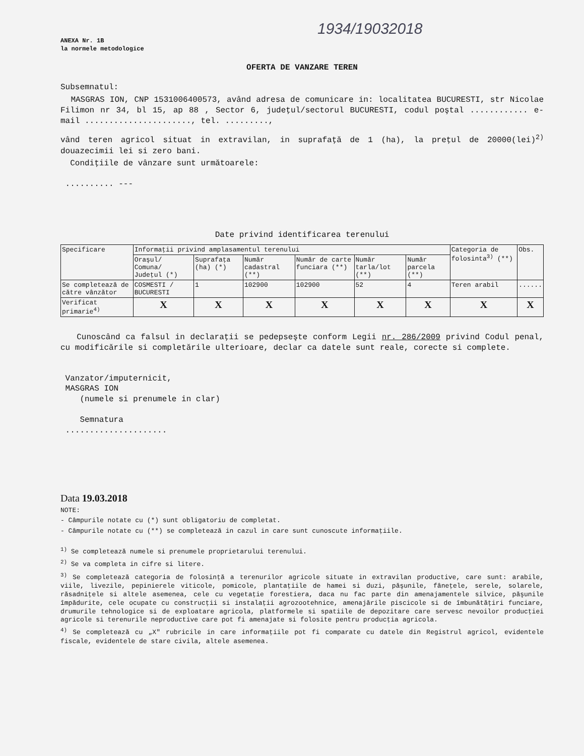1934/19032018
ANEXA Nr. 1B
la normele metodologice
OFERTA DE VANZARE TEREN
Subsemnatul:
MASGRAS ION, CNP 1531006400573, având adresa de comunicare in: localitatea BUCURESTI, str Nicolae Filimon nr 34, bl 15, ap 88 , Sector 6, judeţul/sectorul BUCURESTI, codul poştal ............ e-mail ......................, tel. .........,
vând teren agricol situat in extravilan, in suprafaţă de 1 (ha), la preţul de 20000(lei)<sup>2)</sup> douazecimii lei si zero bani.
Condiţiile de vânzare sunt următoarele:
.......... ---
Date privind identificarea terenului
| Specificare | Informaţii privind amplasamentul terenului | | | | | | Categoria de folosinta<sup>3)</sup> (**) | Obs. |
| --- | --- | --- | --- | --- | --- | --- | --- | --- |
| | Oraşul/ Comuna/ Judeţul (*) | Suprafaţa (ha) (*) | Număr cadastral (**) | Număr de carte funciara (**) | Număr tarla/lot (**) | Număr parcela (**) | | |
| Se completează de către vânzător | COSMESTI / BUCURESTI | 1 | 102900 | 102900 | 52 | 4 | Teren arabil | ...... |
| Verificat primarie<sup>4)</sup> | X | X | X | X | X | X | X | X |
Cunoscând ca falsul in declaraţii se pedepseşte conform Legii nr. 286/2009 privind Codul penal, cu modificările si completările ulterioare, declar ca datele sunt reale, corecte si complete.
Vanzator/imputernicit,
MASGRAS ION
(numele si prenumele in clar)
Semnatura
.....................
Data 19.03.2018
NOTE:
- Câmpurile notate cu (*) sunt obligatoriu de completat.
- Câmpurile notate cu (**) se completează in cazul in care sunt cunoscute informaţiile.
<sup>1)</sup> Se completează numele si prenumele proprietarului terenului.
<sup>2)</sup> Se va completa in cifre si litere.
<sup>3)</sup> Se completează categoria de folosinţă a terenurilor agricole situate in extravilan productive, care sunt: arabile, viile, livezile, pepinierele viticole, pomicole, plantaţiile de hamei si duzi, păşunile, fâneţele, serele, solarele, răsadniţele si altele asemenea, cele cu vegetaţie forestiera, daca nu fac parte din amenajamentele silvice, păşunile împădurite, cele ocupate cu construcţii si instalaţii agrozootehnice, amenajările piscicole si de îmbunătăţiri funciare, drumurile tehnologice si de exploatare agricola, platformele si spatiile de depozitare care servesc nevoilor producţiei agricole si terenurile neproductive care pot fi amenajate si folosite pentru producţia agricola.
<sup>4)</sup> Se completează cu „X" rubricile in care informaţiile pot fi comparate cu datele din Registrul agricol, evidentele fiscale, evidentele de stare civila, altele asemenea.